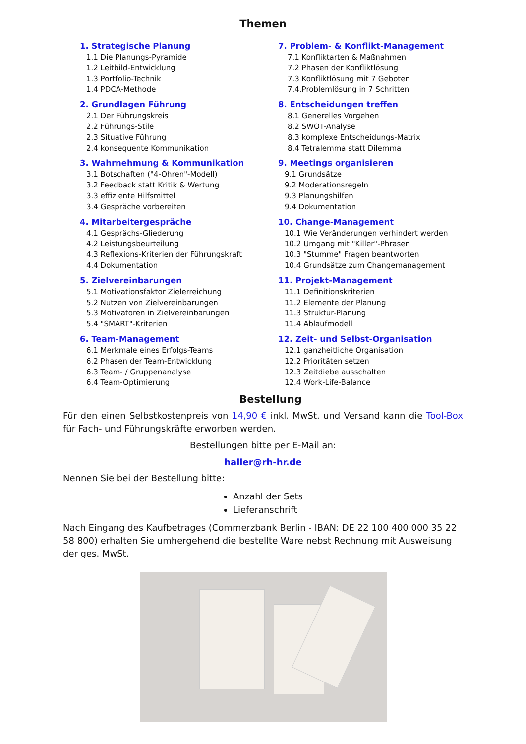Themen
1. Strategische Planung
1.1 Die Planungs-Pyramide
1.2 Leitbild-Entwicklung
1.3 Portfolio-Technik
1.4 PDCA-Methode
2. Grundlagen Führung
2.1 Der Führungskreis
2.2 Führungs-Stile
2.3 Situative Führung
2.4 konsequente Kommunikation
3. Wahrnehmung & Kommunikation
3.1 Botschaften ("4-Ohren"-Modell)
3.2 Feedback statt Kritik & Wertung
3.3 effiziente Hilfsmittel
3.4 Gespräche vorbereiten
4. Mitarbeitergespräche
4.1 Gesprächs-Gliederung
4.2 Leistungsbeurteilung
4.3 Reflexions-Kriterien der Führungskraft
4.4 Dokumentation
5. Zielvereinbarungen
5.1 Motivationsfaktor Zielerreichung
5.2 Nutzen von Zielvereinbarungen
5.3 Motivatoren in Zielvereinbarungen
5.4 "SMART"-Kriterien
6. Team-Management
6.1 Merkmale eines Erfolgs-Teams
6.2 Phasen der Team-Entwicklung
6.3 Team- / Gruppenanalyse
6.4 Team-Optimierung
7. Problem- & Konflikt-Management
7.1 Konfliktarten & Maßnahmen
7.2 Phasen der Konfliktlösung
7.3 Konfliktlösung mit 7 Geboten
7.4.Problemlösung in 7 Schritten
8. Entscheidungen treffen
8.1 Generelles Vorgehen
8.2 SWOT-Analyse
8.3 komplexe Entscheidungs-Matrix
8.4 Tetralemma statt Dilemma
9. Meetings organisieren
9.1 Grundsätze
9.2 Moderationsregeln
9.3 Planungshilfen
9.4 Dokumentation
10. Change-Management
10.1 Wie Veränderungen verhindert werden
10.2 Umgang mit "Killer"-Phrasen
10.3 "Stumme" Fragen beantworten
10.4 Grundsätze zum Changemanagement
11. Projekt-Management
11.1 Definitionskriterien
11.2 Elemente der Planung
11.3 Struktur-Planung
11.4 Ablaufmodell
12. Zeit- und Selbst-Organisation
12.1 ganzheitliche Organisation
12.2 Prioritäten setzen
12.3 Zeitdiebe ausschalten
12.4 Work-Life-Balance
Bestellung
Für den einen Selbstkostenpreis von 14,90 € inkl. MwSt. und Versand kann die Tool-Box für Fach- und Führungskräfte erworben werden.
Bestellungen bitte per E-Mail an:
haller@rh-hr.de
Nennen Sie bei der Bestellung bitte:
Anzahl der Sets
Lieferanschrift
Nach Eingang des Kaufbetrages (Commerzbank Berlin - IBAN: DE 22 100 400 000 35 22 58 800) erhalten Sie umhergehend die bestellte Ware nebst Rechnung mit Ausweisung der ges. MwSt.